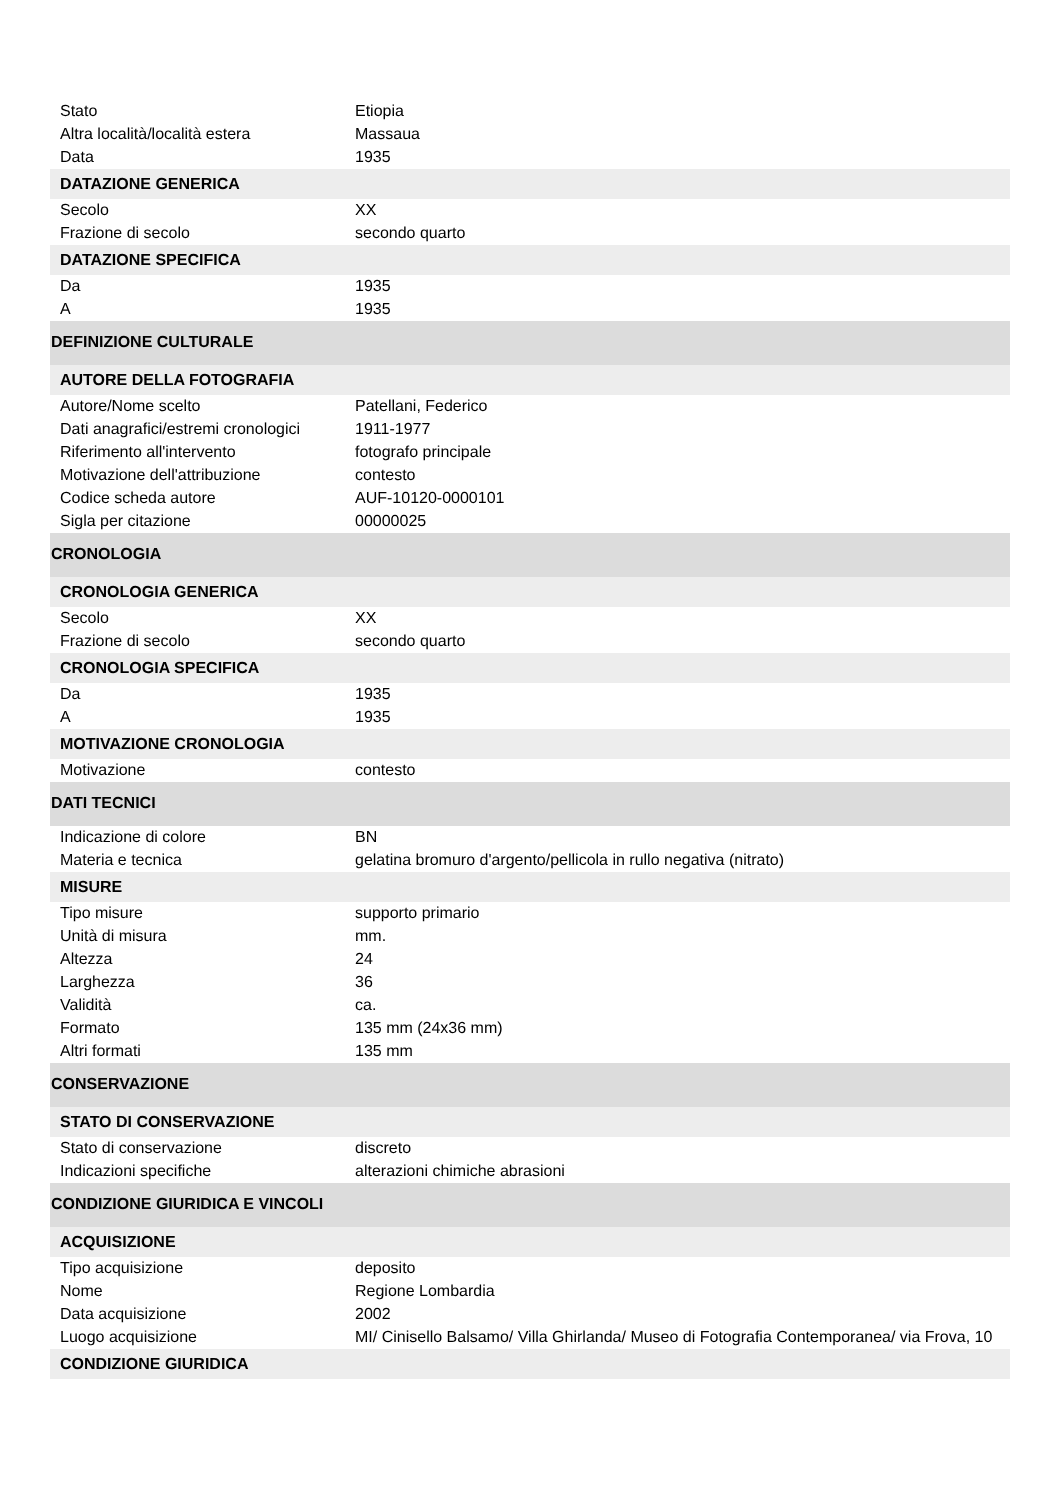| Stato | Etiopia |
| Altra località/località estera | Massaua |
| Data | 1935 |
| DATAZIONE GENERICA | |
| Secolo | XX |
| Frazione di secolo | secondo quarto |
| DATAZIONE SPECIFICA | |
| Da | 1935 |
| A | 1935 |
| DEFINIZIONE CULTURALE | |
| AUTORE DELLA FOTOGRAFIA | |
| Autore/Nome scelto | Patellani, Federico |
| Dati anagrafici/estremi cronologici | 1911-1977 |
| Riferimento all'intervento | fotografo principale |
| Motivazione dell'attribuzione | contesto |
| Codice scheda autore | AUF-10120-0000101 |
| Sigla per citazione | 00000025 |
| CRONOLOGIA | |
| CRONOLOGIA GENERICA | |
| Secolo | XX |
| Frazione di secolo | secondo quarto |
| CRONOLOGIA SPECIFICA | |
| Da | 1935 |
| A | 1935 |
| MOTIVAZIONE CRONOLOGIA | |
| Motivazione | contesto |
| DATI TECNICI | |
| Indicazione di colore | BN |
| Materia e tecnica | gelatina bromuro d'argento/pellicola in rullo negativa (nitrato) |
| MISURE | |
| Tipo misure | supporto primario |
| Unità di misura | mm. |
| Altezza | 24 |
| Larghezza | 36 |
| Validità | ca. |
| Formato | 135 mm (24x36 mm) |
| Altri formati | 135 mm |
| CONSERVAZIONE | |
| STATO DI CONSERVAZIONE | |
| Stato di conservazione | discreto |
| Indicazioni specifiche | alterazioni chimiche abrasioni |
| CONDIZIONE GIURIDICA E VINCOLI | |
| ACQUISIZIONE | |
| Tipo acquisizione | deposito |
| Nome | Regione Lombardia |
| Data acquisizione | 2002 |
| Luogo acquisizione | MI/ Cinisello Balsamo/ Villa Ghirlanda/ Museo di Fotografia Contemporanea/ via Frova, 10 |
| CONDIZIONE GIURIDICA | |